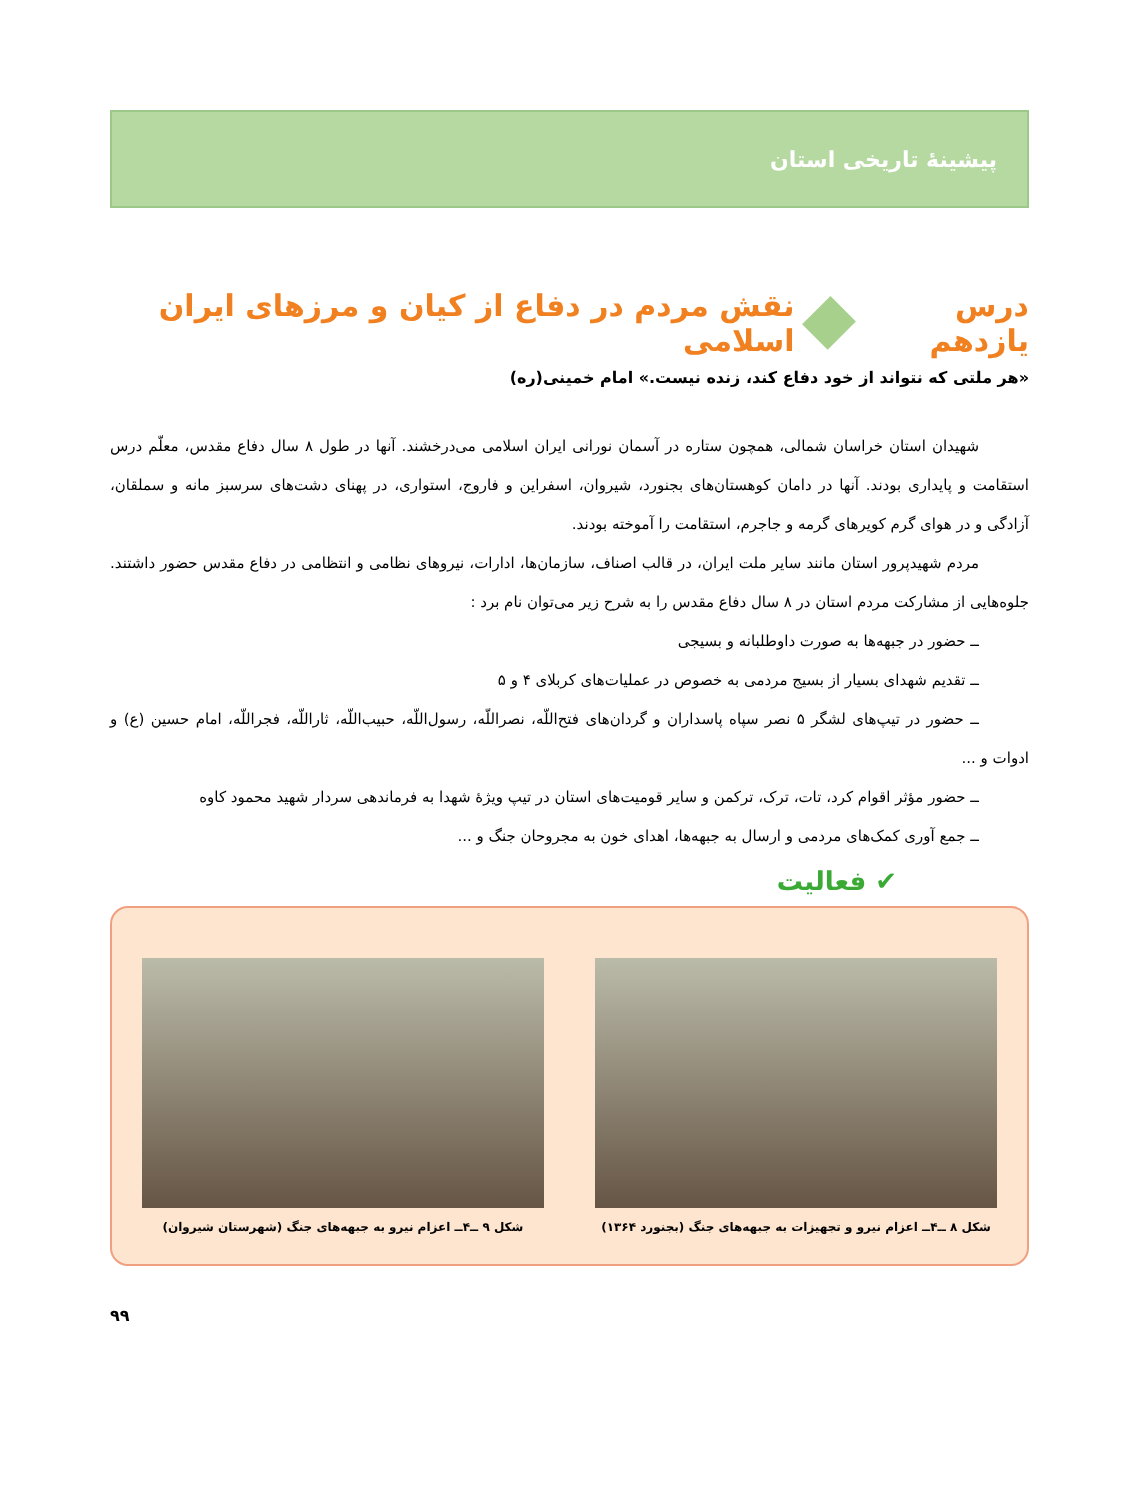پیشینهٔ تاریخی استان
درس یازدهم نقش مردم در دفاع از کیان و مرزهای ایران اسلامی
«هر ملتی که نتواند از خود دفاع کند، زنده نیست.» امام خمینی(ره)
شهیدان استان خراسان شمالی، همچون ستاره در آسمان نورانی ایران اسلامی می‌درخشند. آنها در طول ۸ سال دفاع مقدس، معلّم درس استقامت و پایداری بودند. آنها در دامان کوهستان‌های بجنورد، شیروان، اسفراین و فاروج، استواری، در پهنای دشت‌های سرسبز مانه و سملقان، آزادگی و در هوای گرم کویرهای گرمه و جاجرم، استقامت را آموخته بودند.
مردم شهیدپرور استان مانند سایر ملت ایران، در قالب اصناف، سازمان‌ها، ادارات، نیروهای نظامی و انتظامی در دفاع مقدس حضور داشتند. جلوه‌هایی از مشارکت مردم استان در ۸ سال دفاع مقدس را به شرح زیر می‌توان نام برد :
ــ حضور در جبهه‌ها به صورت داوطلبانه و بسیجی
ــ تقدیم شهدای بسیار از بسیج مردمی به خصوص در عملیات‌های کربلای ۴ و ۵
ــ حضور در تیپ‌های لشگر ۵ نصر سپاه پاسداران و گردان‌های فتح‌اللّه، نصراللّه، رسول‌اللّه، حبیب‌اللّه، ثاراللّه، فجراللّه، امام حسین (ع) و ادوات و ...
ــ حضور مؤثر اقوام کرد، تات، ترک، ترکمن و سایر قومیت‌های استان در تیپ ویژهٔ شهدا به فرماندهی سردار شهید محمود کاوه
ــ جمع آوری کمک‌های مردمی و ارسال به جبهه‌ها، اهدای خون به مجروحان جنگ و ...
✔ فعالیت
شکل ۸ ــ۴ــ اعزام نیرو و تجهیزات به جبهه‌های جنگ (بجنورد ۱۳۶۴)
شکل ۹ ــ۴ــ اعزام نیرو به جبهه‌های جنگ (شهرستان شیروان)
۹۹